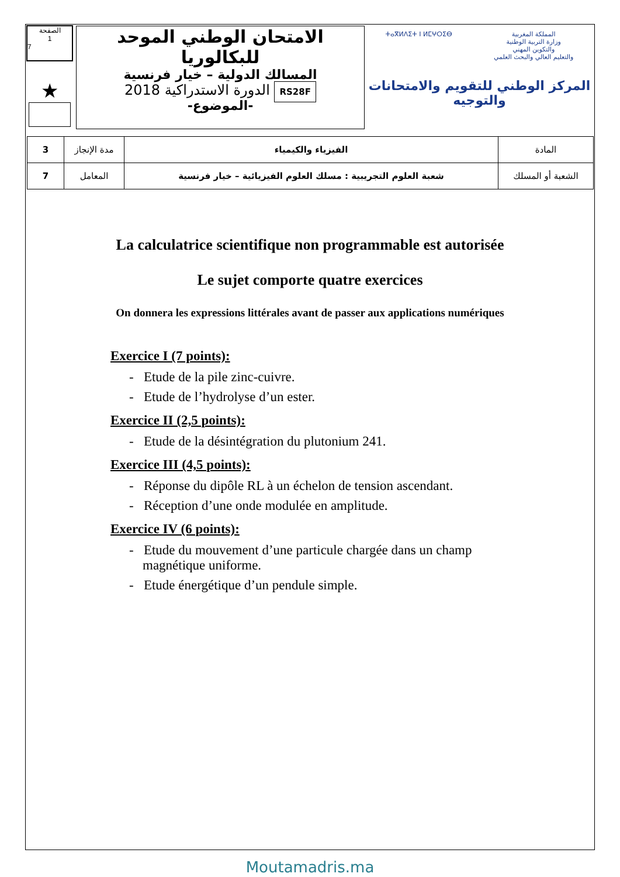الصفحة
1
7
★
الامتحان الوطني الموحد للبكالوريا
المسالك الدولية – خيار فرنسية
الدورة الاستدراكية 2018 RS28F
-الموضوع-
ⵜⴰⴳⵍⴷⵉⵜ ⵏ ⵍⵎⵖⵔⵉⴱ المملكة المغربية
وزارة التربية الوطنية
والتكوين المهني
والتعليم العالي والبحث العلمي
المركز الوطني للتقويم والامتحانات
والتوجيه
| 3 | مدة الإنجاز | الفيزياء والكيمياء | المادة |
| 7 | المعامل | شعبة العلوم التجريبية : مسلك العلوم الفيزيائية – خيار فرنسية | الشعبة أو المسلك |
La calculatrice scientifique non programmable est autorisée
Le sujet comporte quatre exercices
On donnera les expressions littérales avant de passer aux applications numériques
Exercice I (7 points):
- Etude de la pile zinc-cuivre.
- Etude de l’hydrolyse d’un ester.
Exercice II (2,5 points):
- Etude de la désintégration du plutonium 241.
Exercice III (4,5 points):
- Réponse du dipôle RL à un échelon de tension ascendant.
- Réception d’une onde modulée en amplitude.
Exercice IV (6 points):
- Etude du mouvement d’une particule chargée dans un champ
magnétique uniforme.
- Etude énergétique d’un pendule simple.
Moutamadris.ma